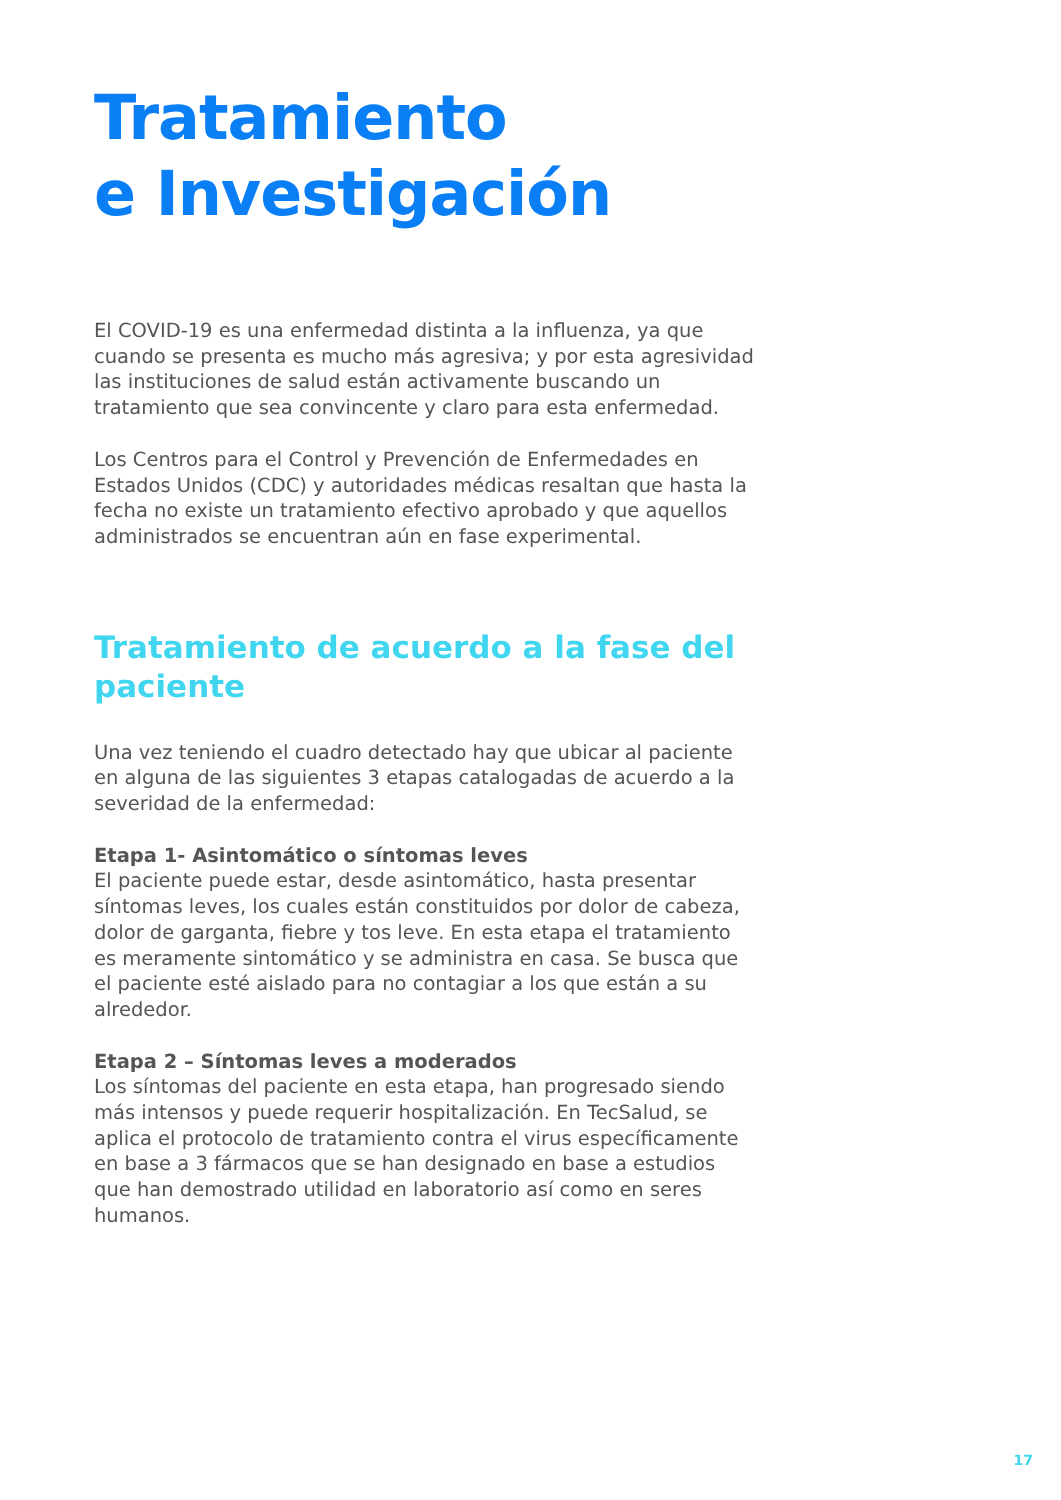Tratamiento
e Investigación
El COVID-19 es una enfermedad distinta a la influenza, ya que cuando se presenta es mucho más agresiva; y por esta agresividad las instituciones de salud están activamente buscando un tratamiento que sea convincente y claro para esta enfermedad.
Los Centros para el Control y Prevención de Enfermedades en Estados Unidos (CDC) y autoridades médicas resaltan que hasta la fecha no existe un tratamiento efectivo aprobado y que aquellos administrados se encuentran aún en fase experimental.
Tratamiento de acuerdo a la fase del paciente
Una vez teniendo el cuadro detectado hay que ubicar al paciente en alguna de las siguientes 3 etapas catalogadas de acuerdo a la severidad de la enfermedad:
Etapa 1- Asintomático o síntomas leves
El paciente puede estar, desde asintomático, hasta presentar síntomas leves, los cuales están constituidos por dolor de cabeza, dolor de garganta, fiebre y tos leve. En esta etapa el tratamiento es meramente sintomático y se administra en casa. Se busca que el paciente esté aislado para no contagiar a los que están a su alrededor.
Etapa 2 – Síntomas leves a moderados
Los síntomas del paciente en esta etapa, han progresado siendo más intensos y puede requerir hospitalización. En TecSalud, se aplica el protocolo de tratamiento contra el virus específicamente en base a 3 fármacos que se han designado en base a estudios que han demostrado utilidad en laboratorio así como en seres humanos.
17